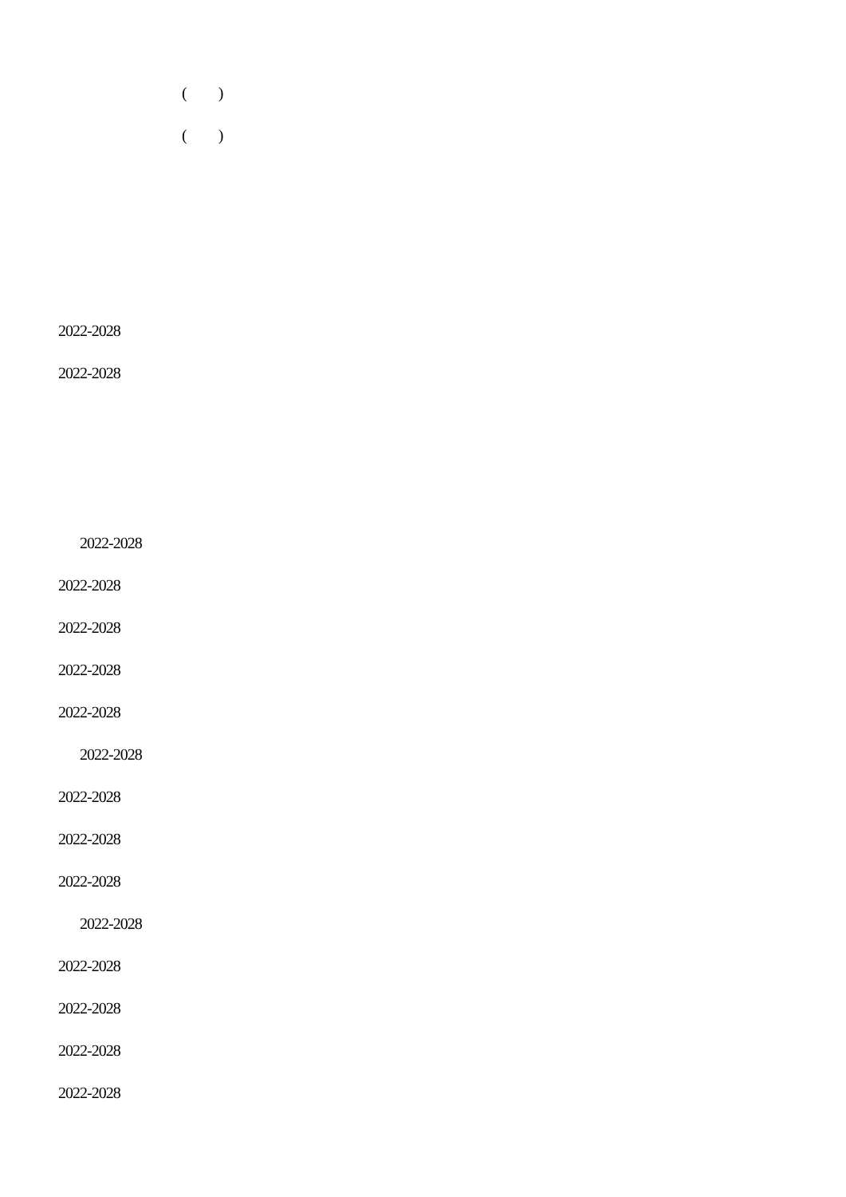( )
( )
2022-2028
2022-2028
2022-2028
2022-2028
2022-2028
2022-2028
2022-2028
2022-2028
2022-2028
2022-2028
2022-2028
2022-2028
2022-2028
2022-2028
2022-2028
2022-2028